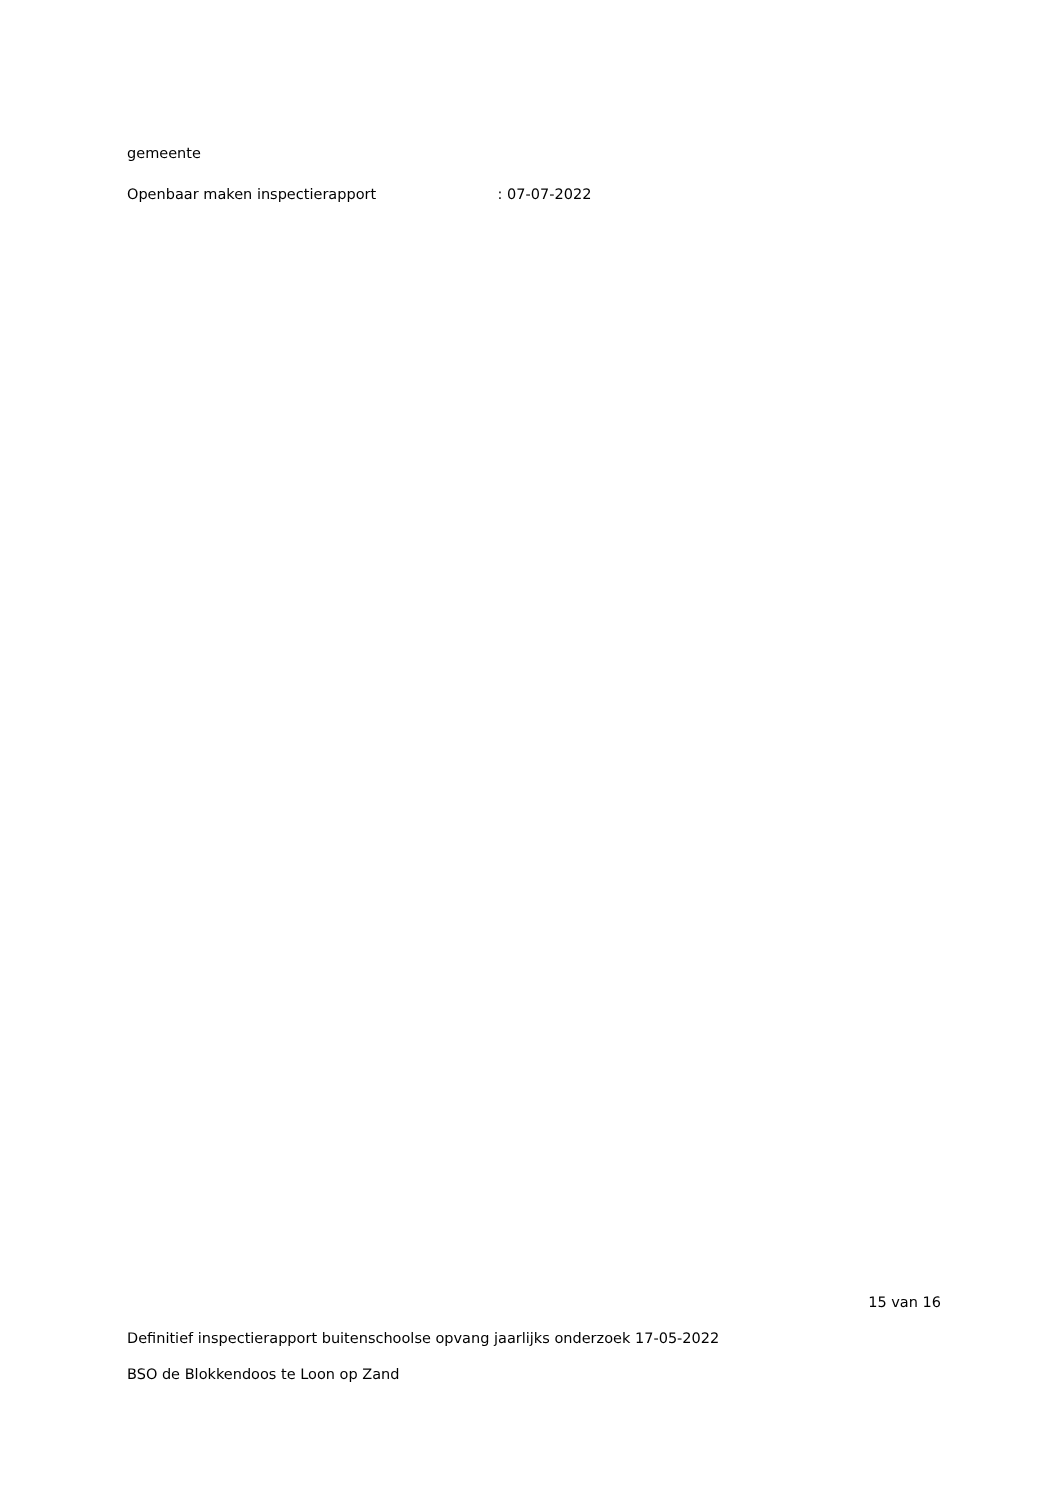gemeente
Openbaar maken inspectierapport : 07-07-2022
15 van 16
Definitief inspectierapport buitenschoolse opvang jaarlijks onderzoek 17-05-2022
BSO de Blokkendoos te Loon op Zand